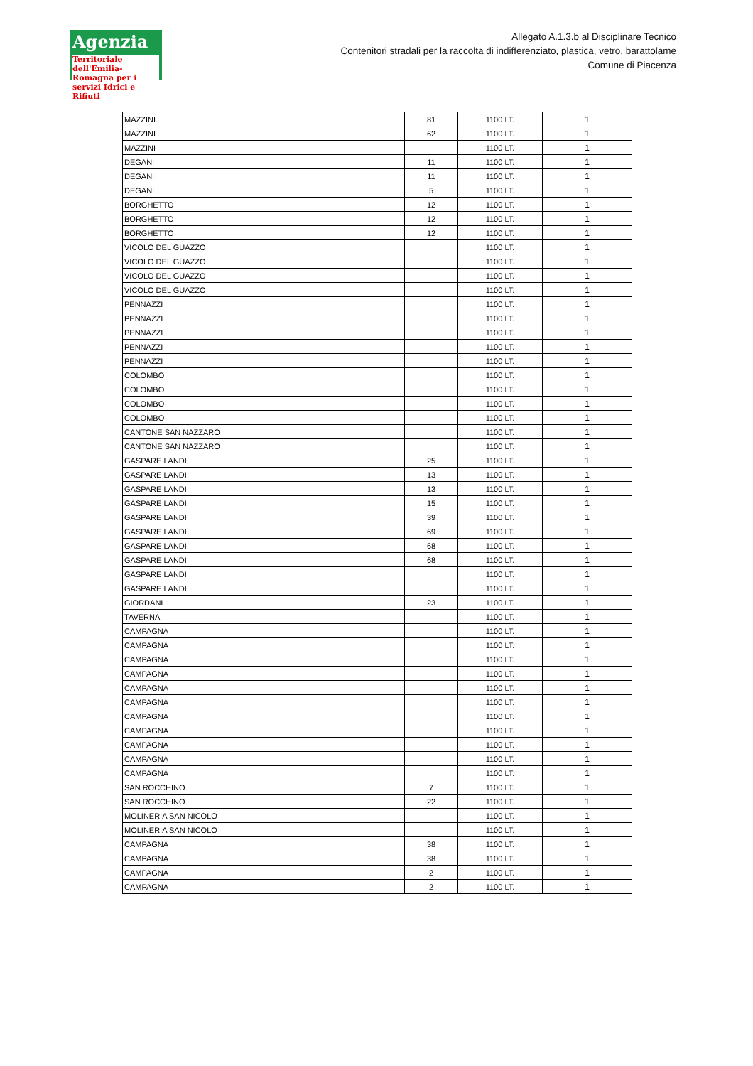Agenzia
Territoriale dell'Emilia-Romagna per i servizi Idrici e Rifiuti
Allegato A.1.3.b al Disciplinare Tecnico
Contenitori stradali per la raccolta di indifferenziato, plastica, vetro, barattolame
Comune di Piacenza
| MAZZINI | 81 | 1100 LT. | 1 |
| MAZZINI | 62 | 1100 LT. | 1 |
| MAZZINI | | 1100 LT. | 1 |
| DEGANI | 11 | 1100 LT. | 1 |
| DEGANI | 11 | 1100 LT. | 1 |
| DEGANI | 5 | 1100 LT. | 1 |
| BORGHETTO | 12 | 1100 LT. | 1 |
| BORGHETTO | 12 | 1100 LT. | 1 |
| BORGHETTO | 12 | 1100 LT. | 1 |
| VICOLO DEL GUAZZO | | 1100 LT. | 1 |
| VICOLO DEL GUAZZO | | 1100 LT. | 1 |
| VICOLO DEL GUAZZO | | 1100 LT. | 1 |
| VICOLO DEL GUAZZO | | 1100 LT. | 1 |
| PENNAZZI | | 1100 LT. | 1 |
| PENNAZZI | | 1100 LT. | 1 |
| PENNAZZI | | 1100 LT. | 1 |
| PENNAZZI | | 1100 LT. | 1 |
| PENNAZZI | | 1100 LT. | 1 |
| COLOMBO | | 1100 LT. | 1 |
| COLOMBO | | 1100 LT. | 1 |
| COLOMBO | | 1100 LT. | 1 |
| COLOMBO | | 1100 LT. | 1 |
| CANTONE SAN NAZZARO | | 1100 LT. | 1 |
| CANTONE SAN NAZZARO | | 1100 LT. | 1 |
| GASPARE LANDI | 25 | 1100 LT. | 1 |
| GASPARE LANDI | 13 | 1100 LT. | 1 |
| GASPARE LANDI | 13 | 1100 LT. | 1 |
| GASPARE LANDI | 15 | 1100 LT. | 1 |
| GASPARE LANDI | 39 | 1100 LT. | 1 |
| GASPARE LANDI | 69 | 1100 LT. | 1 |
| GASPARE LANDI | 68 | 1100 LT. | 1 |
| GASPARE LANDI | 68 | 1100 LT. | 1 |
| GASPARE LANDI | | 1100 LT. | 1 |
| GASPARE LANDI | | 1100 LT. | 1 |
| GIORDANI | 23 | 1100 LT. | 1 |
| TAVERNA | | 1100 LT. | 1 |
| CAMPAGNA | | 1100 LT. | 1 |
| CAMPAGNA | | 1100 LT. | 1 |
| CAMPAGNA | | 1100 LT. | 1 |
| CAMPAGNA | | 1100 LT. | 1 |
| CAMPAGNA | | 1100 LT. | 1 |
| CAMPAGNA | | 1100 LT. | 1 |
| CAMPAGNA | | 1100 LT. | 1 |
| CAMPAGNA | | 1100 LT. | 1 |
| CAMPAGNA | | 1100 LT. | 1 |
| CAMPAGNA | | 1100 LT. | 1 |
| CAMPAGNA | | 1100 LT. | 1 |
| SAN ROCCHINO | 7 | 1100 LT. | 1 |
| SAN ROCCHINO | 22 | 1100 LT. | 1 |
| MOLINERIA SAN NICOLO | | 1100 LT. | 1 |
| MOLINERIA SAN NICOLO | | 1100 LT. | 1 |
| CAMPAGNA | 38 | 1100 LT. | 1 |
| CAMPAGNA | 38 | 1100 LT. | 1 |
| CAMPAGNA | 2 | 1100 LT. | 1 |
| CAMPAGNA | 2 | 1100 LT. | 1 |